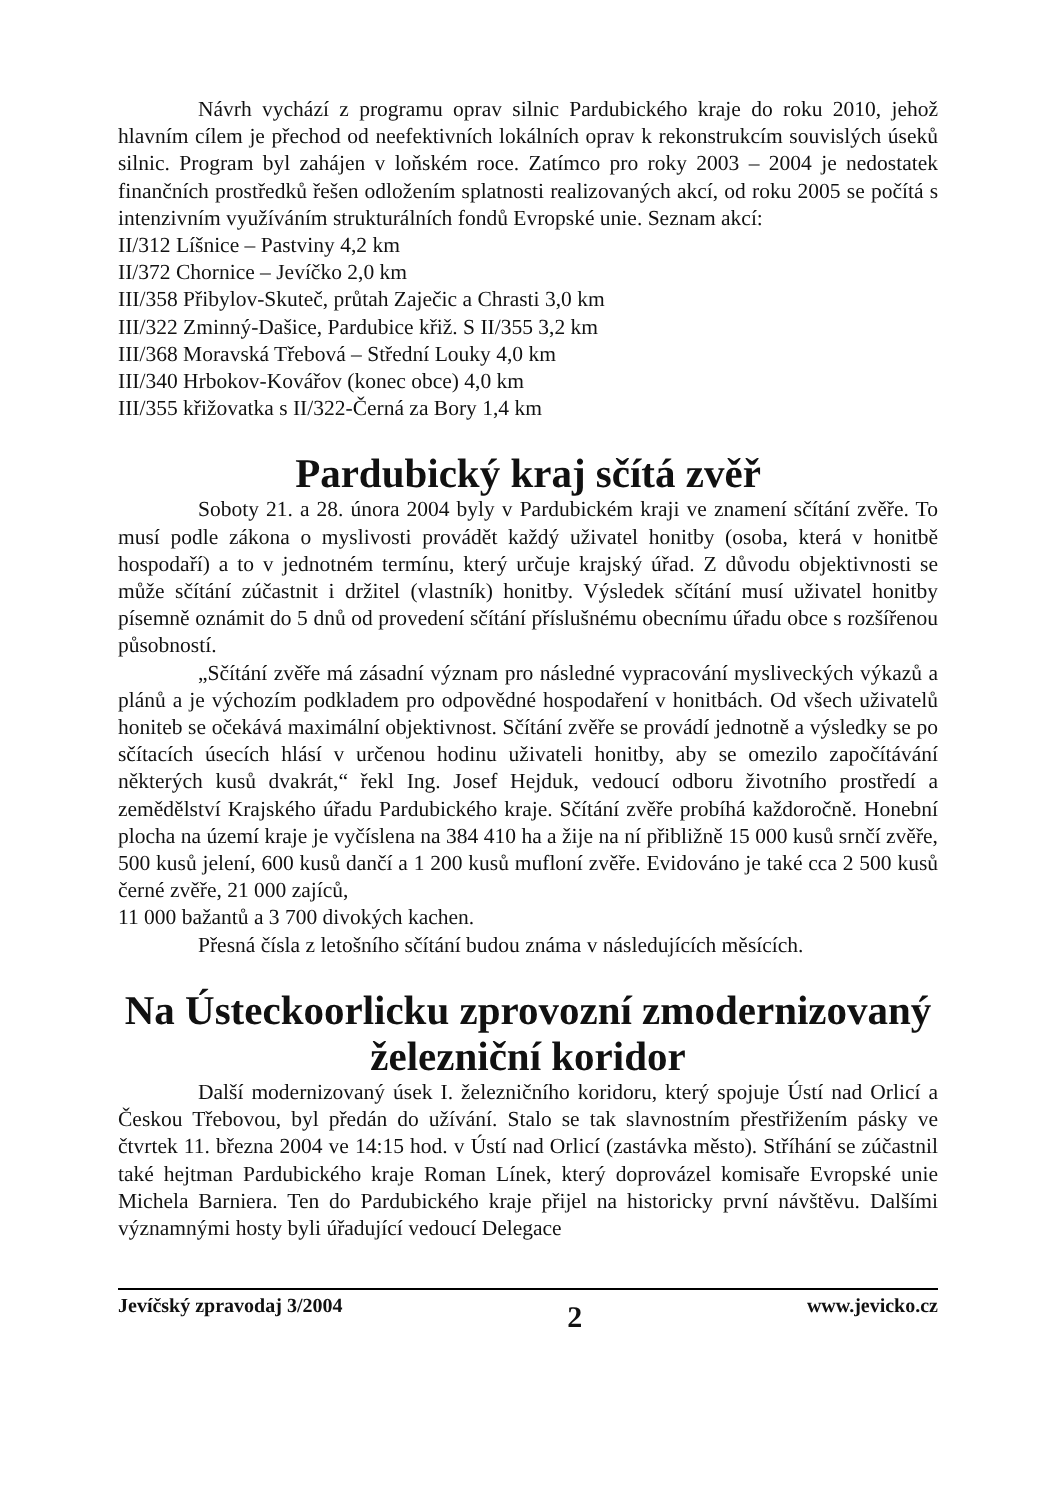Návrh vychází z programu oprav silnic Pardubického kraje do roku 2010, jehož hlavním cílem je přechod od neefektivních lokálních oprav k rekonstrukcím souvislých úseků silnic. Program byl zahájen v loňském roce. Zatímco pro roky 2003 – 2004 je nedostatek finančních prostředků řešen odložením splatnosti realizovaných akcí, od roku 2005 se počítá s intenzivním využíváním strukturálních fondů Evropské unie. Seznam akcí:
II/312 Líšnice – Pastviny 4,2 km
II/372 Chornice – Jevíčko 2,0 km
III/358 Přibylov-Skuteč, průtah Zaječic a Chrasti 3,0 km
III/322 Zminný-Dašice, Pardubice křiž. S II/355 3,2 km
III/368 Moravská Třebová – Střední Louky 4,0 km
III/340 Hrbokov-Kovářov (konec obce) 4,0 km
III/355 křižovatka s II/322-Černá za Bory 1,4 km
Pardubický kraj sčítá zvěř
Soboty 21. a 28. února 2004 byly v Pardubickém kraji ve znamení sčítání zvěře. To musí podle zákona o myslivosti provádět každý uživatel honitby (osoba, která v honitbě hospodaří) a to v jednotném termínu, který určuje krajský úřad. Z důvodu objektivnosti se může sčítání zúčastnit i držitel (vlastník) honitby. Výsledek sčítání musí uživatel honitby písemně oznámit do 5 dnů od provedení sčítání příslušnému obecnímu úřadu obce s rozšířenou působností.
„Sčítání zvěře má zásadní význam pro následné vypracování mysliveckých výkazů a plánů a je výchozím podkladem pro odpovědné hospodaření v honitbách. Od všech uživatelů honiteb se očekává maximální objektivnost. Sčítání zvěře se provádí jednotně a výsledky se po sčítacích úsecích hlásí v určenou hodinu uživateli honitby, aby se omezilo započítávání některých kusů dvakrát,“ řekl Ing. Josef Hejduk, vedoucí odboru životního prostředí a zemědělství Krajského úřadu Pardubického kraje. Sčítání zvěře probíhá každoročně. Honební plocha na území kraje je vyčíslena na 384 410 ha a žije na ní přibližně 15 000 kusů srnčí zvěře, 500 kusů jelení, 600 kusů dančí a 1 200 kusů mufloní zvěře. Evidováno je také cca 2 500 kusů černé zvěře, 21 000 zajíců,
11 000 bažantů a 3 700 divokých kachen.
Přesná čísla z letošního sčítání budou známa v následujících měsících.
Na Ústeckoorlicku zprovozní zmodernizovaný železniční koridor
Další modernizovaný úsek I. železničního koridoru, který spojuje Ústí nad Orlicí a Českou Třebovou, byl předán do užívání. Stalo se tak slavnostním přestřižením pásky ve čtvrtek 11. března 2004 ve 14:15 hod. v Ústí nad Orlicí (zastávka město). Stříhání se zúčastnil také hejtman Pardubického kraje Roman Línek, který doprovázel komisaře Evropské unie Michela Barniera. Ten do Pardubického kraje přijel na historicky první návštěvu. Dalšími významnými hosty byli úřadující vedoucí Delegace
Jevíčský zpravodaj 3/2004 2 www.jevicko.cz